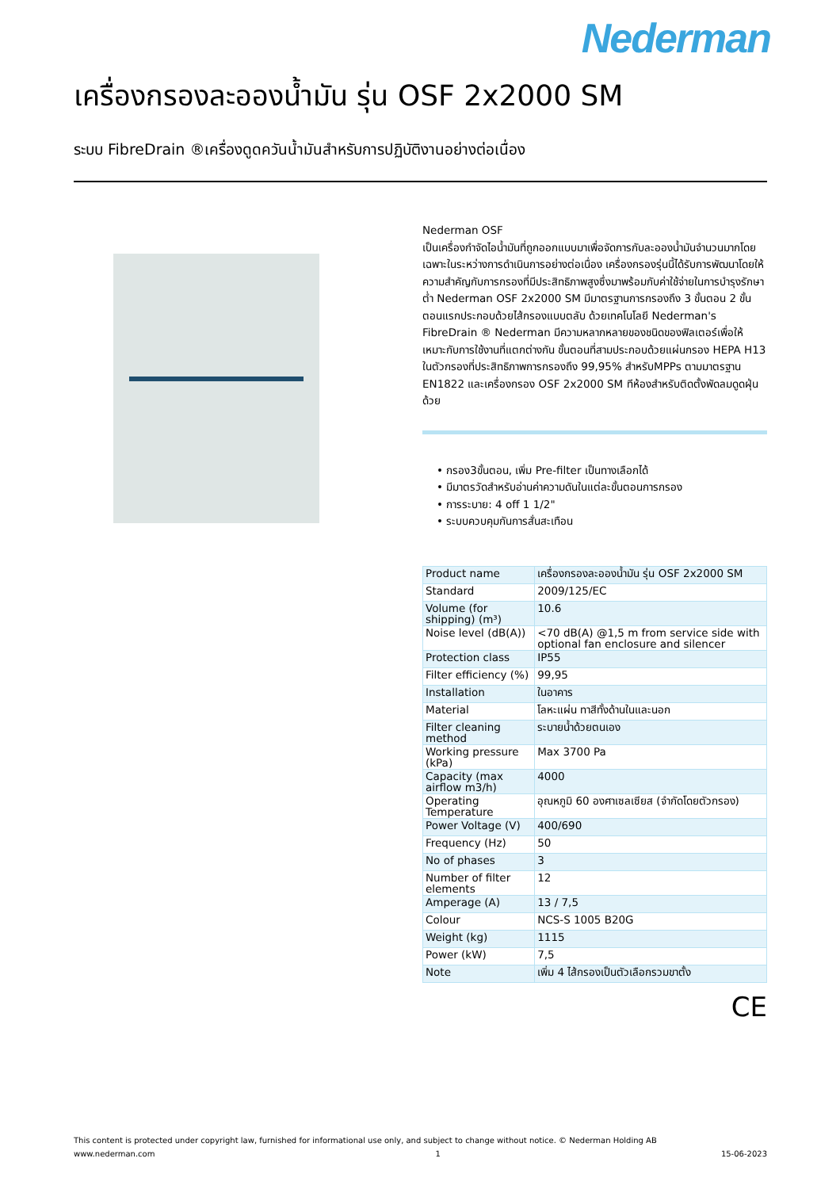Nederman
เครื่องกรองละอองน้ำมัน รุ่น OSF 2x2000 SM
ระบบ FibreDrain ®เครื่องดูดควันน้ำมันสำหรับการปฏิบัติงานอย่างต่อเนื่อง
Nederman OSF
เป็นเครื่องกำจัดไอน้ำมันที่ถูกออกแบบมาเพื่อจัดการกับละอองน้ำมันจำนวนมากโดยเฉพาะในระหว่างการดำเนินการอย่างต่อเนื่อง เครื่องกรองรุ่นนี้ได้รับการพัฒนาโดยให้ความสำคัญกับการกรองที่มีประสิทธิภาพสูงซึ่งมาพร้อมกับค่าใช้จ่ายในการบำรุงรักษาต่ำ Nederman OSF 2x2000 SM มีมาตรฐานการกรองถึง 3 ขั้นตอน 2 ขั้นตอนแรกประกอบด้วยไส้กรองแบบตลับ ด้วยเทคโนโลยี Nederman's FibreDrain ® Nederman มีความหลากหลายของชนิดของฟิลเตอร์เพื่อให้เหมาะกับการใช้งานที่แตกต่างกัน ขั้นตอนที่สามประกอบด้วยแผ่นกรอง HEPA H13 ในตัวกรองที่ประสิทธิภาพการกรองถึง 99,95% สำหรับMPPs ตามมาตรฐาน EN1822 และเครื่องกรอง OSF 2x2000 SM ทีห้องสำหรับติดตั้งพัดลมดูดฝุ่นด้วย
• กรอง3ขั้นตอน, เพิ่ม Pre-filter เป็นทางเลือกได้
• มีมาตรวัดสำหรับอ่านค่าความดันในแต่ละขั้นตอนการกรอง
• การระบาย: 4 off 1 1/2"
• ระบบควบคุมกันการสั่นสะเทือน
| Product name | เครื่องกรองละอองน้ำมัน รุ่น OSF 2x2000 SM |
| Standard | 2009/125/EC |
| Volume (for shipping) (m³) | 10.6 |
| Noise level (dB(A)) | <70 dB(A) @1,5 m from service side with optional fan enclosure and silencer |
| Protection class | IP55 |
| Filter efficiency (%) | 99,95 |
| Installation | ในอาคาร |
| Material | โลหะแผ่น ทาสีทั้งด้านในและนอก |
| Filter cleaning method | ระบายน้ำด้วยตนเอง |
| Working pressure (kPa) | Max 3700 Pa |
| Capacity (max airflow m3/h) | 4000 |
| Operating Temperature | อุณหภูมิ 60 องศาเซลเซียส (จำกัดโดยตัวกรอง) |
| Power Voltage (V) | 400/690 |
| Frequency (Hz) | 50 |
| No of phases | 3 |
| Number of filter elements | 12 |
| Amperage (A) | 13 / 7,5 |
| Colour | NCS-S 1005 B20G |
| Weight (kg) | 1115 |
| Power (kW) | 7,5 |
| Note | เพิ่ม 4 ไส้กรองเป็นตัวเลือกรวมขาตั้ง |
CE
This content is protected under copyright law, furnished for informational use only, and subject to change without notice. © Nederman Holding AB
www.nederman.com 1 15-06-2023